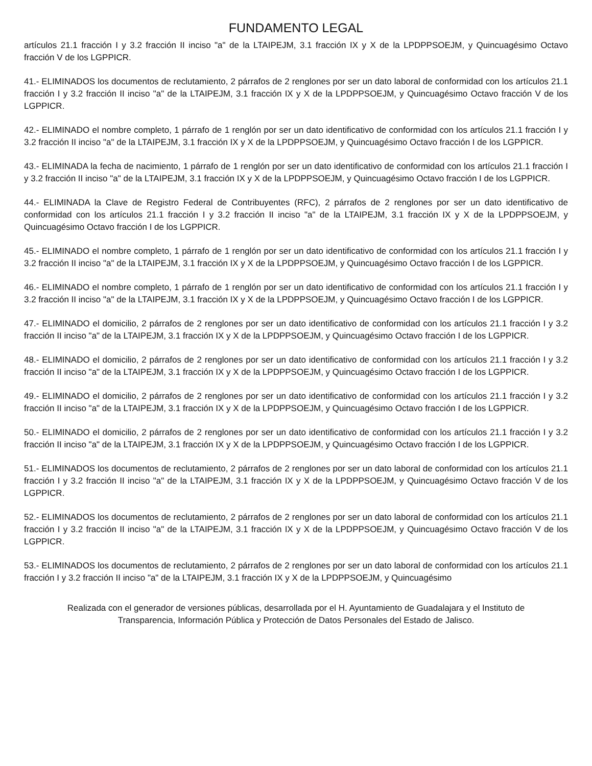FUNDAMENTO LEGAL
artículos 21.1 fracción I y 3.2 fracción II inciso "a" de la LTAIPEJM, 3.1 fracción IX y X de la LPDPPSOEJM, y Quincuagésimo Octavo fracción V de los LGPPICR.
41.- ELIMINADOS los documentos de reclutamiento, 2 párrafos de 2 renglones por ser un dato laboral de conformidad con los artículos 21.1 fracción I y 3.2 fracción II inciso "a" de la LTAIPEJM, 3.1 fracción IX y X de la LPDPPSOEJM, y Quincuagésimo Octavo fracción V de los LGPPICR.
42.- ELIMINADO el nombre completo, 1 párrafo de 1 renglón por ser un dato identificativo de conformidad con los artículos 21.1 fracción I y 3.2 fracción II inciso "a" de la LTAIPEJM, 3.1 fracción IX y X de la LPDPPSOEJM, y Quincuagésimo Octavo fracción I de los LGPPICR.
43.- ELIMINADA la fecha de nacimiento, 1 párrafo de 1 renglón por ser un dato identificativo de conformidad con los artículos 21.1 fracción I y 3.2 fracción II inciso "a" de la LTAIPEJM, 3.1 fracción IX y X de la LPDPPSOEJM, y Quincuagésimo Octavo fracción I de los LGPPICR.
44.- ELIMINADA la Clave de Registro Federal de Contribuyentes (RFC), 2 párrafos de 2 renglones por ser un dato identificativo de conformidad con los artículos 21.1 fracción I y 3.2 fracción II inciso "a" de la LTAIPEJM, 3.1 fracción IX y X de la LPDPPSOEJM, y Quincuagésimo Octavo fracción I de los LGPPICR.
45.- ELIMINADO el nombre completo, 1 párrafo de 1 renglón por ser un dato identificativo de conformidad con los artículos 21.1 fracción I y 3.2 fracción II inciso "a" de la LTAIPEJM, 3.1 fracción IX y X de la LPDPPSOEJM, y Quincuagésimo Octavo fracción I de los LGPPICR.
46.- ELIMINADO el nombre completo, 1 párrafo de 1 renglón por ser un dato identificativo de conformidad con los artículos 21.1 fracción I y 3.2 fracción II inciso "a" de la LTAIPEJM, 3.1 fracción IX y X de la LPDPPSOEJM, y Quincuagésimo Octavo fracción I de los LGPPICR.
47.- ELIMINADO el domicilio, 2 párrafos de 2 renglones por ser un dato identificativo de conformidad con los artículos 21.1 fracción I y 3.2 fracción II inciso "a" de la LTAIPEJM, 3.1 fracción IX y X de la LPDPPSOEJM, y Quincuagésimo Octavo fracción I de los LGPPICR.
48.- ELIMINADO el domicilio, 2 párrafos de 2 renglones por ser un dato identificativo de conformidad con los artículos 21.1 fracción I y 3.2 fracción II inciso "a" de la LTAIPEJM, 3.1 fracción IX y X de la LPDPPSOEJM, y Quincuagésimo Octavo fracción I de los LGPPICR.
49.- ELIMINADO el domicilio, 2 párrafos de 2 renglones por ser un dato identificativo de conformidad con los artículos 21.1 fracción I y 3.2 fracción II inciso "a" de la LTAIPEJM, 3.1 fracción IX y X de la LPDPPSOEJM, y Quincuagésimo Octavo fracción I de los LGPPICR.
50.- ELIMINADO el domicilio, 2 párrafos de 2 renglones por ser un dato identificativo de conformidad con los artículos 21.1 fracción I y 3.2 fracción II inciso "a" de la LTAIPEJM, 3.1 fracción IX y X de la LPDPPSOEJM, y Quincuagésimo Octavo fracción I de los LGPPICR.
51.- ELIMINADOS los documentos de reclutamiento, 2 párrafos de 2 renglones por ser un dato laboral de conformidad con los artículos 21.1 fracción I y 3.2 fracción II inciso "a" de la LTAIPEJM, 3.1 fracción IX y X de la LPDPPSOEJM, y Quincuagésimo Octavo fracción V de los LGPPICR.
52.- ELIMINADOS los documentos de reclutamiento, 2 párrafos de 2 renglones por ser un dato laboral de conformidad con los artículos 21.1 fracción I y 3.2 fracción II inciso "a" de la LTAIPEJM, 3.1 fracción IX y X de la LPDPPSOEJM, y Quincuagésimo Octavo fracción V de los LGPPICR.
53.- ELIMINADOS los documentos de reclutamiento, 2 párrafos de 2 renglones por ser un dato laboral de conformidad con los artículos 21.1 fracción I y 3.2 fracción II inciso "a" de la LTAIPEJM, 3.1 fracción IX y X de la LPDPPSOEJM, y Quincuagésimo
Realizada con el generador de versiones públicas, desarrollada por el H. Ayuntamiento de Guadalajara y el Instituto de Transparencia, Información Pública y Protección de Datos Personales del Estado de Jalisco.